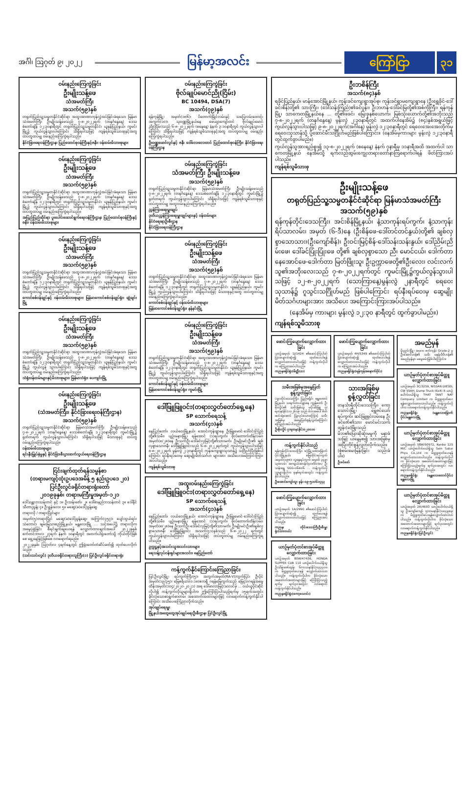အင်္ဂါ၊ ဩဂုတ် ၉၊ ၂၀၂၂ မြန်မာ့အလင်း ကြော်ငြာ ၃၁
ဝမ်းနည်းကြေကွဲခြင်း
ဦးမျိုးသန့်ဖေ
သံအမတ်ကြီး
အသက်(၅၉)နှစ်
တရုတ်ပြည်သူ့သမ္မတနိုင်ငံဆိုင်ရာ အထူးအာဏာကုန်လွှဲအပ်ခြင်းခံရသော မြန်မာသံအမတ်ကြီး ဦးမျိုးသန့်ဖေသည် ၇-၈-၂၀၂၂ရက် (တနင်္ဂနွေနေ့) ဒေသစံတော်ချိန် ၁၂:၃၀နာရီတွင် တရုတ်ပြည်သူ့သမ္မတနိုင်ငံ၊ ယူနန်ပြည်နယ်၊ ကူမင်းမြို့၌ ကွယ်လွန်သွားပါကြောင်း သိရှိရပါသဖြင့် ကျန်ရစ်သူမိသားစုနှင့်အတူ ထပ်တူထပ်မျှ ဝမ်းနည်းကြေကွဲရပါသည်။
နိုင်ငံခြားရေးဝန်ကြီးဌာန၊ ပြည်ထောင်စုဝန်ကြီးနှင့်ဇနီး၊ ဝန်ထမ်းမိသားစုများ
ဝမ်းနည်းကြေကွဲခြင်း
ဦးမျိုးသန့်ဖေ
သံအမတ်ကြီး
အသက်(၅၉)နှစ်
တရုတ်ပြည်သူ့သမ္မတနိုင်ငံဆိုင်ရာ အထူးအာဏာကုန်လွှဲအပ်ခြင်းခံရသော မြန်မာသံအမတ်ကြီး ဦးမျိုးသန့်ဖေသည် ၇-၈-၂၀၂၂ရက် (တနင်္ဂနွေနေ့) ဒေသစံတော်ချိန် ၁၂:၃၀နာရီတွင် တရုတ်ပြည်သူ့သမ္မတနိုင်ငံ၊ ယူနန်ပြည်နယ်၊ ကူမင်းမြို့၌ ကွယ်လွန်သွားပါကြောင်း သိရှိရပါသဖြင့် ကျန်ရစ်သူမိသားစုနှင့်အတူ ထပ်တူထပ်မျှ ဝမ်းနည်းကြေကွဲရပါသည်။
အပြည်ပြည်ဆိုင်ရာ ပူးပေါင်းဆောင်ရွက်ရေးဝန်ကြီးဌာန၊ ပြည်ထောင်စုဝန်ကြီးနှင့် ဇနီး၊ ဝန်ထမ်းမိသားစုများ
ဝမ်းနည်းကြေကွဲခြင်း
ဦးမျိုးသန့်ဖေ
သံအမတ်ကြီး
အသက်(၅၉)နှစ်
တရုတ်ပြည်သူ့သမ္မတနိုင်ငံဆိုင်ရာ အထူးအာဏာကုန်လွှဲအပ်ခြင်းခံရသော မြန်မာသံအမတ်ကြီး ဦးမျိုးသန့်ဖေသည် ၇-၈-၂၀၂၂ရက် (တနင်္ဂနွေနေ့) ဒေသစံတော်ချိန် ၁၂:၃၀နာရီတွင် တရုတ်ပြည်သူ့သမ္မတနိုင်ငံ၊ ယူနန်ပြည်နယ်၊ ကူမင်းမြို့၌ ကွယ်လွန်သွားပါကြောင်း သိရှိရပါသဖြင့် ကျန်ရစ်သူမိသားစုနှင့်အတူ ထပ်တူထပ်မျှ ဝမ်းနည်းကြေကွဲရပါသည်။
ကောင်စစ်ဝန်ချုပ်နှင့် ဝန်ထမ်းမိသားစုများ၊ မြန်မာကောင်စစ်ဝန်ချုပ်ရုံး၊ ချုံချင်းမြို့
ဝမ်းနည်းကြေကွဲခြင်း
ဦးမျိုးသန့်ဖေ
သံအမတ်ကြီး
အသက်(၅၉)နှစ်
တရုတ်ပြည်သူ့သမ္မတနိုင်ငံဆိုင်ရာ အထူးအာဏာကုန်လွှဲအပ်ခြင်းခံရသော မြန်မာသံအမတ်ကြီး ဦးမျိုးသန့်ဖေသည် ၇-၈-၂၀၂၂ရက် (တနင်္ဂနွေနေ့) ဒေသစံတော်ချိန် ၁၂:၃၀နာရီတွင် တရုတ်ပြည်သူ့သမ္မတနိုင်ငံ၊ ယူနန်ပြည်နယ်၊ ကူမင်းမြို့၌ ကွယ်လွန် သွားပါကြောင်း သိရှိရပါသဖြင့် ကျန်ရစ်သူမိသားစုနှင့်အတူ ထပ်တူထပ်မျှ ဝမ်းနည်းကြေကွဲရပါသည်။
သံရုံးဝန်ထမ်းများနှင့်မိသားစုများ၊ မြန်မာသံရုံး၊ ပေကျင်းမြို့
ဝမ်းနည်းကြေကွဲခြင်း
ဦးမျိုးသန့်ဖေ
(သံအမတ်ကြီး၊ နိုင်ငံခြားရေးဝန်ကြီးဌာန)
အသက်(၅၉)နှစ်
တရုတ်ပြည်သူ့သမ္မတနိုင်ငံဆိုင်ရာ မြန်မာသံအမတ်ကြီး ဦးမျိုးသန့်ဖေသည် ၇-၈-၂၀၂၂ရက် (တနင်္ဂနွေနေ့) ဒေသစံတော်ချိန် ၁၂:၃၀နာရီတွင် ကူမင်းမြို့၌ ရုတ်တရက် ကွယ်လွန်သွားပါကြောင်း သိရှိရပါသဖြင့် မိသားစုနှင့် ထပ်တူဝမ်းနည်းကြေကွဲရပါသည်။
ဝန်ထမ်းမိသားစုများ
ရင်းနှီးမြှုပ်နှံမှုနှင့် နိုင်ငံခြားစီးပွားဆက်သွယ်ရေးဝန်ကြီးဌာန
ငြင်းချက်ထုတ်ရန်သမ္မန်စာ
(တရားမကျင့်ထုံးဥပဒေအမိန့် ၅ နည်းဥပဒေ ၂၀)
ပြင်ဦးလွင်ခရိုင်တရားရုံးတော်
၂၀၁၉ခုနှစ်၊ တရားမကြီးမှုအမှတ်-၁၂၁
ဒေါ်သန္တာဘသန်းတင် နှင့် ၁။ ဦးသန်းဇော်၊ ၂။ ဒေါ်စာနည်ဘသန်းတင် ၃။ ဒေါ်နိုင်သီတာညွန့်၊ ၄။ ဦးရွှန်းလေး ၅။ မဆွေ(ခ)ဒေါ်ညွန့်ဆွေ
တရားလို / တရားပြိုင်များ
အမှတ်(၅)တရားပြိုင် မဆွေ(ခ)ဒေါ်ညွန့်ဆွေ၊ အကြွက်(၄၅၇)၊ ပျော်ဘွယ်ရပ်၊ သံတောင်၊ ချမ်းမြသာစည်မြို့နယ်၊ မန္တလေးမြို့ ... သင့်အပေါ်၌ တရားလိုက အမွေပုံစွဲခြင်း စီရင်ချက်ချပေးရန် လျှောက်ထားချက်အပေါ် ၂၀၂၂ခုနှစ် စက်တင်ဘာလ ၂၇ရက် နံနက် ၁၀နာရီတွင် အထက်ပါရုံးတော်သို့ ကိုယ်တိုင်ဖြစ်စေ ရှေ့နေဖြင့်ဖြစ်စေ လာရောက်ရမည်။
၂၀၂၂ခုနှစ်၊ ဩဂုတ်လ ၄ရက်နေ့တွင် ဤရုံးတော်တံဆိပ်ခတ်၍ ထုတ်ပေးလိုက်သည်။
(သင်းသင်းလွင်) ဒုတိယခရိုင်တရားသူကြီး(၁) ပြင်ဦးလွင်ခရိုင်တရားရုံး
ဝမ်းနည်းကြေကွဲခြင်း
ဗိုလ်ချုပ်မောင်ညို(ငြိမ်း)
BC 10494, DSA(7)
အသက်(၇၉)နှစ်
ရန်ကုန်မြို့၊ အမှတ်(၁၈၆)၊ ပိတောက်မြိုင်လမ်းနှင့် သပြေလမ်းထောင့်၊ အကွက်(၁၀)၊ သုဝဏ္ဏမြို့နယ်နေ ဖေယျာကျော်ထင် ဗိုလ်ချုပ်မောင်ညို(ငြိမ်း)သည် ၆-၈-၂၀၂၂ရက် (စနေနေ့) နံနက် ၃:၁၀နာရီတွင် ကွယ်လွန်သွားပါကြောင်း သိရှိရပါသဖြင့် ကျန်ရစ်သူမိသားစုနှင့်အတူ ထပ်တူထပ်မျှ ဝမ်းနည်းကြေကွဲရပါသည်။
ဦးဝဏ္ဏမောင်လွင်နှင့် ဇနီး ဒေါ်လေးလေးတင် ပြည်ထောင်စုဝန်ကြီး၊ နိုင်ငံခြားရေးဝန်ကြီးဌာန
ဝမ်းနည်းကြေကွဲခြင်း
သံအမတ်ကြီး ဦးမျိုးသန့်ဖေ
အသက်(၅၉)နှစ်
တရုတ်ပြည်သူ့သမ္မတနိုင်ငံဆိုင်ရာ မြန်မာသံအမတ်ကြီး ဦးမျိုးသန့်ဖေသည် ၇-၈-၂၀၂၂ရက် (တနင်္ဂနွေနေ့) ဒေသစံတော်ချိန် ၁၂:၃၀နာရီတွင် ကူမင်းမြို့၌ ရုတ်တရက် ကွယ်လွန်သွားပါကြောင်း သိရှိရပါသဖြင့် ကျန်ရစ်သူမိသားစုနှင့် ထပ်တူထပ်မျှ အထူးဝမ်းနည်းကြေကွဲရပါသည်။
ညွှန်ကြားရေးမှူးချုပ်
ဒုတိယညွှန်ကြားရေးမှူးချုပ်များနှင့် ဝန်ထမ်းများ
နိုင်ငံရေးရာဦးစီးဌာန
နိုင်ငံခြားရေးဝန်ကြီးဌာန
ဝမ်းနည်းကြေကွဲခြင်း
ဦးမျိုးသန့်ဖေ
သံအမတ်ကြီး
အသက်(၅၉)နှစ်
တရုတ်ပြည်သူ့သမ္မတနိုင်ငံဆိုင်ရာ အထူးအာဏာကုန်လွှဲအပ်ခြင်းခံရသော မြန်မာသံအမတ်ကြီး ဦးမျိုးသန့်ဖေသည် ၇-၈-၂၀၂၂ရက် (တနင်္ဂနွေနေ့) ဒေသစံတော်ချိန် ၁၂:၃၀နာရီတွင် တရုတ်ပြည်သူ့သမ္မတနိုင်ငံ၊ ယူနန်ပြည်နယ်၊ ကူမင်းမြို့၌ ကွယ်လွန်သွားပါကြောင်း သိရှိရပါသဖြင့် မိသားစုနှင့်အတူ ထပ်တူထပ်မျှ ဝမ်းနည်းကြေကွဲရပါသည်။
ကောင်စစ်ဝန်ချုပ်နှင့် ဝန်ထမ်းမိသားစုများ
မြန်မာကောင်စစ်ဝန်ချုပ်ရုံး၊ နန်နင်းမြို့
ဝမ်းနည်းကြေကွဲခြင်း
ဦးမျိုးသန့်ဖေ
သံအမတ်ကြီး
အသက်(၅၉)နှစ်
တရုတ်ပြည်သူ့သမ္မတနိုင်ငံဆိုင်ရာ အထူးအာဏာကုန်လွှဲအပ်ခြင်းခံရသော မြန်မာသံအမတ်ကြီး ဦးမျိုးသန့်ဖေသည် ၇-၈-၂၀၂၂ရက် (တနင်္ဂနွေနေ့) ဒေသစံတော်ချိန် ၁၂:၃၀နာရီတွင် တရုတ်ပြည်သူ့သမ္မတနိုင်ငံ၊ ယူနန်ပြည်နယ်၊ ကူမင်းမြို့၌ ကွယ်လွန်သွားပါကြောင်း သိရှိရပါသဖြင့် ကျန်ရစ်သူမိသားစုနှင့်အတူ ထပ်တူထပ်မျှ ဝမ်းနည်းကြေကွဲရပါသည်။
ကောင်စစ်ဝန်ချုပ်နှင့် ဝန်ထမ်းမိသားစုများ
မြန်မာကောင်စစ်ဝန်ချုပ်ရုံး၊ ကူမင်းမြို့
ဒေါ်ဖြူဖြူဝင်း(တရားလွှတ်တော်ရှေ့နေ)
SP သောက်ရေသန့်
အသက်(၄၁)နှစ်
နေပြည်တော်၊ လယ်ဝေးမြို့နယ်၊ အောင်းကုန်းရွာနေ ဦးဖြူမောင်-ဒေါ်ဝင်းကြည်တို့၏သမီး၊ ပျဉ်းမနားမြို့၊ ရန်အောင် (၁)ရပ်ကွက်၊ ဗိုလ်တောက်ထိန်လမ်း၊ အမှတ်(၈/၂၈)နေ ဦးသက်ဦး-ဒေါ်ခင်လှမြင့်တို့၏သားမက်၊ ဦးမျိုးမင်းဦး၏ ချစ်လှစွာသောဇနီး ဒေါ်ဖြူဖြူဝင်းသည် ၆-၈-၂၀၂၂ရက်တွင် ကွယ်လွန်သွားပါသဖြင့် ၈-၈-၂၀၂၂ရက် မွန်းလွဲ ၂:၃၀နာရီတွင် ကုန်းကျေးရွာသုသာန်၌ သဂြိုဟ်ပြီးဖြစ်ပါကြောင်း ရပ်နီးရပ်ဝေးမှ ဆွေမျိုးမိတ်သင်္ဂဟ များအား အသိပေးအကြောင်းကြားအပ်ပါသည်။
ကျန်ရစ်သူမိသားစု
အထူးဝမ်းနည်းကြေကွဲခြင်း
ဒေါ်ဖြူဖြူဝင်း(တရားလွှတ်တော်ရှေ့နေ)
SP သောက်ရေသန့်
အသက်(၄၁)နှစ်
နေပြည်တော်၊ လယ်ဝေးမြို့နယ်၊ အောင်းကုန်းရွာနေ ဦးဖြူမောင်-ဒေါ်ဝင်းကြည်တို့၏သမီး၊ ပျဉ်းမနားမြို့၊ ရန်အောင် (၁)ရပ်ကွက်၊ ဗိုလ်တောက်ထိန်လမ်း၊ အမှတ်(၈/၂၈)နေ ဦးသက်ဦး-ဒေါ်ခင်လှမြင့်တို့၏သားမက်၊ ဦးမျိုးမင်းဦး၏ချစ်လှစွာသောဇနီး ဒေါ်ဖြူဖြူဝင်း အသက်(၄၁)နှစ်သည် ၆-၈-၂၀၂၂ ရက်တွင် ကွယ်လွန်သွားပါကြောင်း သိရှိရပါသဖြင့် ထပ်တူထပ်မျှ ဝမ်းနည်းကြေကွဲရပါသည်။
ဥက္ကဋ္ဌနှင့်အသင်းသူအသင်းသားများ
ရေသန့်လုပ်ငန်းရှင်များအသင်း၊ နေပြည်တော်
ကန့်ကွက်နိုင်ကြောင်းကြေညာခြင်း
ပြင်ဦးလွင်မြို့၊ ရပ်ကွက်ကြီး(၅)၊ အကွက်အမှတ်(RA-V)/ကွက်ငြင်၊ ဦးပိုင်အမှတ်(၁၉/၃၅)၊ မြေဧရိယာ(၀.၁၈)ဧကရှိ ဂရန်မြေကွက်သည် မြေငှားဂရန်အမွေထိန်းအမှတ်(၁၀၄/၂၀၂၀-၂၀၂၁) အရ ဒေါ်မာလာမြင့်(ခ)လင်မှဲ ... ဝယ်ယူပိုင်ဆိုင်လိုပါ၍ ကန့်ကွက်လိုသူများရှိပါက ဤကြော်ငြာပါသည့်ရက်မှ ၁၅ရက်အတွင်း ခိုင်လုံသောစာရွက်စာတမ်း အထောက်အထားများဖြင့် လာရောက်ကန့်ကွက်နိုင်ပါကြောင်း အသိပေးကြေညာလိုက်သည်။
အုပ်ချုပ်ရေးမှူး
မြို့နယ်အထွေထွေအုပ်ချုပ်ရေးဦးစီးဌာန၊ ပြင်ဦးလွင်မြို့
ဦးဘစိန်ကြီး
အသက်(၈၄)နှစ်
ရခိုင်ပြည်နယ်၊ မာန်အောင်မြို့နယ်၊ ကုန်းခင်ကျေးရွာအုပ်စု၊ ကုန်းခင်ရွာမကျေးရွာနေ (ဦးရွှေခိုင်-ဒေါ်ခင်းစိန်)တို့၏ သားကြီး၊ (ဒေါ်သန်းကြည်)၏ခင်ပွန်း၊ ဦးဘဟန်-ဒေါ်ခင်မြတို့၏အစ်ကိုကြီး၊ ရန်ကုန်မြို့၊ သာကေတမြို့နယ်နေ ... တို့၏ဖခင်၊ မြေးခုနစ်ယောက်၊ မြစ်သုံးယောက်တို့၏အဘိုးသည် ၇-၈-၂၀၂၂ရက် (တနင်္ဂနွေနေ့) မွန်းလွဲ ၂:၃၀နာရီတွင် အထက်ပါနေအိမ်၌ (၈၄)နှစ်အရွယ်ဖြင့် ကွယ်လွန်သွားပါသဖြင့် ၉-၈-၂၀၂၂ရက်(အင်္ဂါနေ့) မွန်းလွဲ ၁၂:၃၀နာရီတွင် ရေဝေးအေးအေးတိုက်မှ ရေဝေးသုသာန်သို့ ပို့ဆောင်မီးသင်္ဂြိုဟ်မည်ဖြစ်ပါကြောင်း။ (နေအိမ်မှကားများ မွန်းလွဲ ၁၂:၃၀နာရီတွင်ထွက်ခွာပါမည်။)
ကွယ်လွန်သူအားရည်စူး၍ ၁၃-၈-၂၀၂၂ရက် (စနေနေ့) နံနက် ၇နာရီမှ ၁၁နာရီအထိ အထက်ပါ သာကေတမြို့နယ် နေအိမ်သို့ ရက်လည်ဆွမ်းကျွေးတရားတော်နာကြရောက်ပါရန် ဖိတ်ကြားအပ်ပါသည်။
ကျန်ရစ်သူမိသားစု
ဦးမျိုးသန့်ဖေ
တရုတ်ပြည်သူ့သမ္မတနိုင်ငံဆိုင်ရာ မြန်မာသံအမတ်ကြီး
အသက်(၅၉)နှစ်
ရန်ကုန်တိုင်းဒေသကြီး၊ အင်းစိန်မြို့နယ်၊ နံ့သာကုန်းရပ်ကွက်၊ နံ့သာကုန်းရိပ်သာလမ်း၊ အမှတ် (၆-ဒီ)နေ (ဦးစိန်ဖေ-ဒေါ်တင်တင်နွယ်)တို့၏ ချစ်လှစွာသောသား၊(ဦးကျော်စိန်)၊ ဦးဝင်းမြင့်စိန်-ဒေါ်သန်းသန်းနွယ်၊ ဒေါ်ညိမ်းညိမ်းဖေ၊ ဒေါ်ခင်ပြုံးပြုံးဖေ တို့၏ ချစ်လှစွာသော ညီ၊ မောင်ငယ်၊ ဒေါက်တာနေအောင်ဖေ-ဒေါက်တာ မြတ်ဖြိုးသူ၊ ဦးဥက္ကာဖေတို့၏ဦးလေး၊ လင်းလက်သူ၏အဘိုးလေးသည် ၇-၈-၂၀၂၂ရက်တွင် ကူမင်းမြို့၌ကွယ်လွန်သွားပါသဖြင့် ၁၂-၈-၂၀၂၂ရက် (သောကြာနေ့)မွန်းလွဲ ၂နာရီတွင် ရေဝေးသုသာန်၌ ဂူသွင်းသင်္ဂြိုဟ်မည် ဖြစ်ပါကြောင်း ရပ်နီးရပ်ဝေးမှ ဆွေမျိုးမိတ်သင်္ဂဟများအား အသိပေး အကြောင်းကြားအပ်ပါသည်။
(နေအိမ်မှ ကားများ မွန်းလွဲ ၁၂:၃၀ နာရီတွင် ထွက်ခွာပါမည်။)
ကျန်ရစ်သူမိသားစု
ဖောင်းကြွပျောက်လျှောက်ထားခြင်း
ယာဉ်အမှတ် 1J/1424 ၏ဖောင်းကြွပါတ်ပြားပျောက်ဆုံး၍ ထုတ်ပေးပါရန် လျှောက်ထားလာပါသဖြင့် ကန့်ကွက်လိုပါက ကြေညာအပ်ပါသည်။
ကညနခရိုင်ရုံး(မိတ္ထီလာ)
သမီးအဖြစ်မှအမွေပြတ်စွန့်လွှတ်ခြင်း
ပဲခူးတိုင်းဒေသကြီး၊ ပြည်ခရိုင်၊ ရွှေတောင်မြို့နယ်၊ သရက်တပင်ရွာနေ ကျွန်တော် ဦးစိုးလှိုင်၏ သမီးဖြစ်သူ မပိုးအိဖြူ ၇/ရတန(နိုင်)၁၁၂၆၁၉ သည် မိဘအပေါ် စိတ်ဆင်းရဲအောင် ပြုလုပ်သောကြောင့် သမီးအဖြစ်မှ အမွေပြတ်စွန့်လွှတ်ကြောင်း ကြေညာအပ်ပါသည်။
ဦးစိုးလှိုင် ၇/ရတန(နိုင်)၀၂၀၀၁၀
ကန့်ကွက်နိုင်ပါသည်
ရန်ကုန်တိုင်းဒေသကြီး၊ ဒဂုံမြို့သစ်(မြောက်ပိုင်း)မြို့နယ်၊ မြေတိုင်းရပ်ကွက်အမှတ်(၁၉၈)၊ လူနေရပ်ကွက် အမှတ် ၃၄၉၊ သုခလမ်း အကျယ်အဝန်း(၄၀x၆၀)ပေ ဦးသန်းရွှေ SGG-၀၆၈၀၆ ... ကန့်ကွက်လိုသူများရှိပါက ခုနစ်ရက်အတွင်း ကန့်ကွက်နိုင်ပါသည်။
ဦးအောင်ကျော်ထူး ဖုန်း-၀၉-၅၁၀၆၁၄၄၃
ဖောင်းကြွပျောက်လျှောက်ထားခြင်း
ယာဉ်အမှတ် 1A/2990 ၏ဖောင်းကြွပါတ်ပြားပျောက်ဆုံး၍ ထုတ်ပေးရန် လျှောက်ထားလာပါသဖြင့် ကြေညာအပ်ပါသည်။
ကညန၊ တိုင်းဒေသကြီးဦးစီးမှူးရုံး(ထားဝယ်)
ယာဉ်မှတ်ပုံတင်စာအုပ်မိတ္တူ လျှောက်ထားခြင်း
ယာဉ်အမှတ် 80W/47436, HONDA SUPPER CUB 110 ယာဉ်ပေါက်ဝယ်ရှိသူ ဦးသိန်းဇော်ထွန်း ၆/ကသန(နိုင်)၀၃၃၃၁၀ က မိတ္တူထုတ်ပေးရန် လျှောက်ထားလာပါသည်။ ကန့်ကွက်လိုပါက ခိုင်လုံသော အထောက်အထားများဖြင့် ကြော်ငြာသည့်ရက်မှ ရက်၃၀အတွင်း လာရောက်ကန့်ကွက်နိုင်ပါသည်။
ကညနခရိုင်ရုံး(ကော့သောင်း)
ဖောင်းကြွပျောက်လျှောက်ထားခြင်း
ယာဉ်အမှတ် 4H/5349 ၏ဖောင်းကြွပါတ်ပြားပျောက်ဆုံး၍ ထုတ်ပေးပါရန် လျှောက်ထားလာပါသဖြင့် ကန့်ကွက်လိုပါက ကြေညာအပ်ပါသည်။
ကညနခရိုင်ရုံး(ရန်ကုန်အနောက်ပိုင်း)
သားအဖြစ်မှ စွန့်လွှတ်ခြင်း
တနင်္သာရီတိုင်းဒေသကြီး၊ ကော့သောင်းမြို့၊ ရွှေဇင်ယော်ရပ်ကွက်၊ ဆင်ဖြူရှင်လမ်းနေ ဦးခင်ဇော်၏သား မောင်မင်းသက်ထွန်း(ခ)ဖြိုးသည် မိဘ၏ပြောဆိုဆုံးမမှုကို မနာခံသဖြင့် ယနေ့မှစ၍ သားအဖြစ်မှ အပြီးတိုင်စွန့်လွှတ်လိုက်သည်။ (စုံစမ်းမေးမြန်းခြင်း သည်းခံပါ။)
ဦးခင်ဇော်
အမည်မှန်
မိုးညှင်းမြို့၊ အမက စက်ကုန်း Grade-2 မှ ဦးအောင်ဟန်၏ သမီး မနန်းမီမီဟန်၏ အမည်မှန်မှာ မမွေခမ်းဖြစ်ပါကြောင်း။
ယာဉ်မှတ်ပုံတင်စာအုပ်မိတ္တူ လျှောက်ထားခြင်း
ယာဉ်အမှတ် 3C/3259, NISSAN DIESEL CW 55AH, Dump Truck (6x4) R ယာဉ်ပေါက်ဝယ်ရှိသူ THAT TANT NAY Company Limited က မိတ္တူထုတ်ပေးရန်လျှောက်ထားလာပါသည်။ ကန့်ကွက်လိုပါက လာရောက်ကန့်ကွက်နိုင်ပါသည်။
ကညနခရိုင်ရုံး (မန္တလေးမြောက်ပိုင်း)မန္တလေးမြို့
ယာဉ်မှတ်ပုံတင်စာအုပ်မိတ္တူ လျှောက်ထားခြင်း
ယာဉ်အမှတ် 58W/50972, Kenbo 125 M/C ယာဉ်ပေါက်ဝယ်ရှိသူ Sein Sabai Phyu Co.,Ltd က မိတ္တူထုတ်ပေးရန်လျှောက်ထားလာပါသည်။ ကန့်ကွက်လိုပါက ခိုင်လုံသော အထောက်အထားများဖြင့် ကြော်ငြာသည့်ရက်မှ ရက်၃၀အတွင်း လာရောက်ကန့်ကွက်နိုင်ပါသည်။
ကညနခရိုင်ရုံး (မန္တလေးတောင်ပိုင်း) မန္တလေးမြို့
ယာဉ်မှတ်ပုံတင်စာအုပ်မိတ္တူ လျှောက်ထားခြင်း
ယာဉ်အမှတ် 2R/4693 ယာဉ်ပေါက်ဝယ်ရှိသူ ဦးကျော်ကျော် ၅/တမန(နိုင်)၀၀၄၉၈၉ က မိတ္တူထုတ်ပေးရန်လျှောက်ထားလာပါသည်။ ကန့်ကွက်လိုပါက ခိုင်လုံသော အထောက်အထားများဖြင့် ရက်၃၀အတွင်း လာရောက်ကန့်ကွက်နိုင်ပါသည်။
ကညနခရိုင်ရုံး(ပြင်ဦးလွင်)